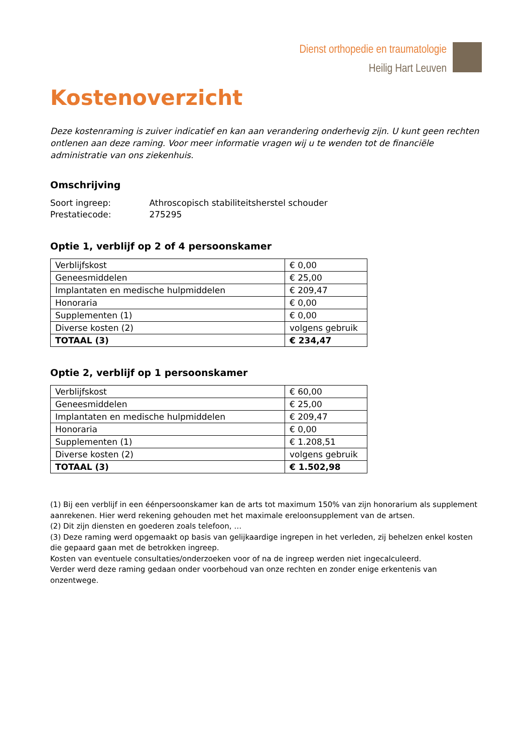Dienst orthopedie en traumatologie
Heilig Hart Leuven
Kostenoverzicht
Deze kostenraming is zuiver indicatief en kan aan verandering onderhevig zijn. U kunt geen rechten ontlenen aan deze raming. Voor meer informatie vragen wij u te wenden tot de financiële administratie van ons ziekenhuis.
Omschrijving
Soort ingreep: Athroscopisch stabiliteitsherstel schouder
Prestatiecode: 275295
Optie 1, verblijf op 2 of 4 persoonskamer
| Verblijfskost | € 0,00 |
| Geneesmiddelen | € 25,00 |
| Implantaten en medische hulpmiddelen | € 209,47 |
| Honoraria | € 0,00 |
| Supplementen (1) | € 0,00 |
| Diverse kosten (2) | volgens gebruik |
| TOTAAL (3) | € 234,47 |
Optie 2, verblijf op 1 persoonskamer
| Verblijfskost | € 60,00 |
| Geneesmiddelen | € 25,00 |
| Implantaten en medische hulpmiddelen | € 209,47 |
| Honoraria | € 0,00 |
| Supplementen (1) | € 1.208,51 |
| Diverse kosten (2) | volgens gebruik |
| TOTAAL (3) | € 1.502,98 |
(1) Bij een verblijf in een éénpersoonskamer kan de arts tot maximum 150% van zijn honorarium als supplement aanrekenen. Hier werd rekening gehouden met het maximale ereloonsupplement van de artsen.
(2) Dit zijn diensten en goederen zoals telefoon, …
(3) Deze raming werd opgemaakt op basis van gelijkaardige ingrepen in het verleden, zij behelzen enkel kosten die gepaard gaan met de betrokken ingreep.
Kosten van eventuele consultaties/onderzoeken voor of na de ingreep werden niet ingecalculeerd.
Verder werd deze raming gedaan onder voorbehoud van onze rechten en zonder enige erkentenis van onzentwege.